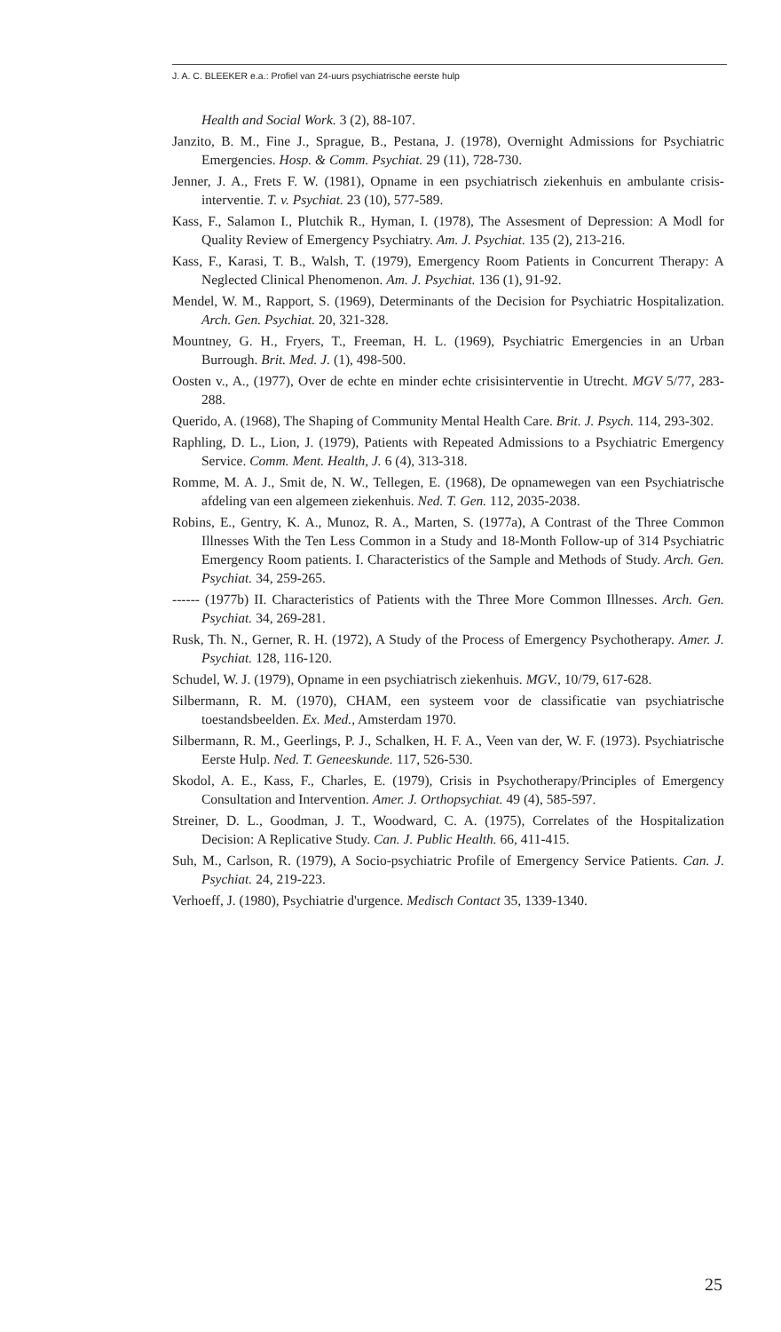J. A. C. BLEEKER e.a.: Profiel van 24-uurs psychiatrische eerste hulp
Health and Social Work. 3 (2), 88-107.
Janzito, B. M., Fine J., Sprague, B., Pestana, J. (1978), Overnight Admissions for Psychiatric Emergencies. Hosp. & Comm. Psychiat. 29 (11), 728-730.
Jenner, J. A., Frets F. W. (1981), Opname in een psychiatrisch ziekenhuis en ambulante crisis-interventie. T. v. Psychiat. 23 (10), 577-589.
Kass, F., Salamon I., Plutchik R., Hyman, I. (1978), The Assesment of Depression: A Modl for Quality Review of Emergency Psychiatry. Am. J. Psychiat. 135 (2), 213-216.
Kass, F., Karasi, T. B., Walsh, T. (1979), Emergency Room Patients in Concurrent Therapy: A Neglected Clinical Phenomenon. Am. J. Psychiat. 136 (1), 91-92.
Mendel, W. M., Rapport, S. (1969), Determinants of the Decision for Psychiatric Hospitalization. Arch. Gen. Psychiat. 20, 321-328.
Mountney, G. H., Fryers, T., Freeman, H. L. (1969), Psychiatric Emergencies in an Urban Burrough. Brit. Med. J. (1), 498-500.
Oosten v., A., (1977), Over de echte en minder echte crisisinterventie in Utrecht. MGV 5/77, 283-288.
Querido, A. (1968), The Shaping of Community Mental Health Care. Brit. J. Psych. 114, 293-302.
Raphling, D. L., Lion, J. (1979), Patients with Repeated Admissions to a Psychiatric Emergency Service. Comm. Ment. Health, J. 6 (4), 313-318.
Romme, M. A. J., Smit de, N. W., Tellegen, E. (1968), De opnamewegen van een Psychiatrische afdeling van een algemeen ziekenhuis. Ned. T. Gen. 112, 2035-2038.
Robins, E., Gentry, K. A., Munoz, R. A., Marten, S. (1977a), A Contrast of the Three Common Illnesses With the Ten Less Common in a Study and 18-Month Follow-up of 314 Psychiatric Emergency Room patients. I. Characteristics of the Sample and Methods of Study. Arch. Gen. Psychiat. 34, 259-265.
------ (1977b) II. Characteristics of Patients with the Three More Common Illnesses. Arch. Gen. Psychiat. 34, 269-281.
Rusk, Th. N., Gerner, R. H. (1972), A Study of the Process of Emergency Psychotherapy. Amer. J. Psychiat. 128, 116-120.
Schudel, W. J. (1979), Opname in een psychiatrisch ziekenhuis. MGV., 10/79, 617-628.
Silbermann, R. M. (1970), CHAM, een systeem voor de classificatie van psychiatrische toestandsbeelden. Ex. Med., Amsterdam 1970.
Silbermann, R. M., Geerlings, P. J., Schalken, H. F. A., Veen van der, W. F. (1973). Psychiatrische Eerste Hulp. Ned. T. Geneeskunde. 117, 526-530.
Skodol, A. E., Kass, F., Charles, E. (1979), Crisis in Psychotherapy/Principles of Emergency Consultation and Intervention. Amer. J. Orthopsychiat. 49 (4), 585-597.
Streiner, D. L., Goodman, J. T., Woodward, C. A. (1975), Correlates of the Hospitalization Decision: A Replicative Study. Can. J. Public Health. 66, 411-415.
Suh, M., Carlson, R. (1979), A Socio-psychiatric Profile of Emergency Service Patients. Can. J. Psychiat. 24, 219-223.
Verhoeff, J. (1980), Psychiatrie d'urgence. Medisch Contact 35, 1339-1340.
25